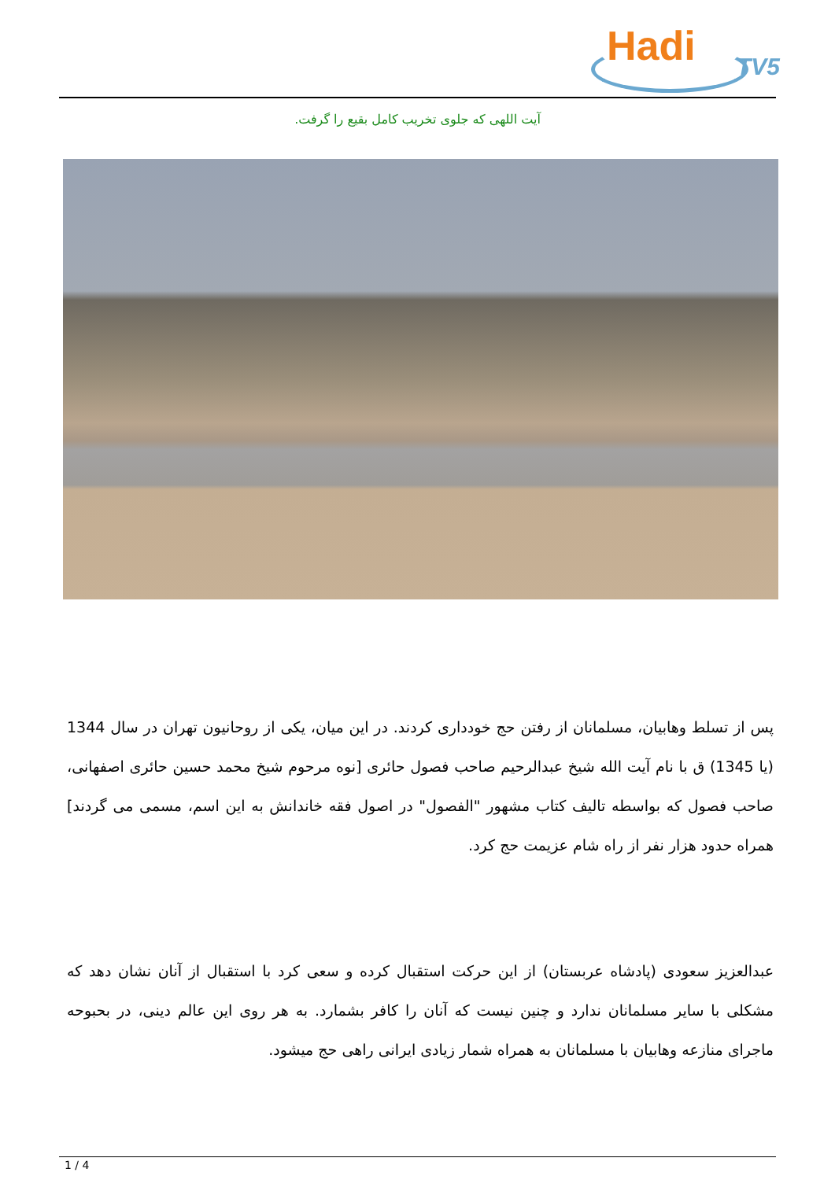Hadi TV5
آیت اللهی که جلوی تخریب کامل بقیع را گرفت.
پس از تسلط وهابیان، مسلمانان از رفتن حج خودداری کردند. در این میان، یکی از روحانیون تهران در سال 1344 (یا 1345) ق با نام آیت الله شیخ عبدالرحیم صاحب فصول حائری [نوه مرحوم شیخ محمد حسین حائری اصفهانی، صاحب فصول که بواسطه تالیف کتاب مشهور "الفصول" در اصول فقه خاندانش به این اسم، مسمی می گردند] همراه حدود هزار نفر از راه شام عزیمت حج کرد.
عبدالعزیز سعودی (پادشاه عربستان) از این حرکت استقبال کرده و سعی کرد با استقبال از آنان نشان دهد که مشکلی با سایر مسلمانان ندارد و چنین نیست که آنان را کافر بشمارد. به هر روی این عالم دینی، در بحبوحه ماجرای منازعه وهابیان با مسلمانان به همراه شمار زیادی ایرانی راهی حج میشود.
1 / 4